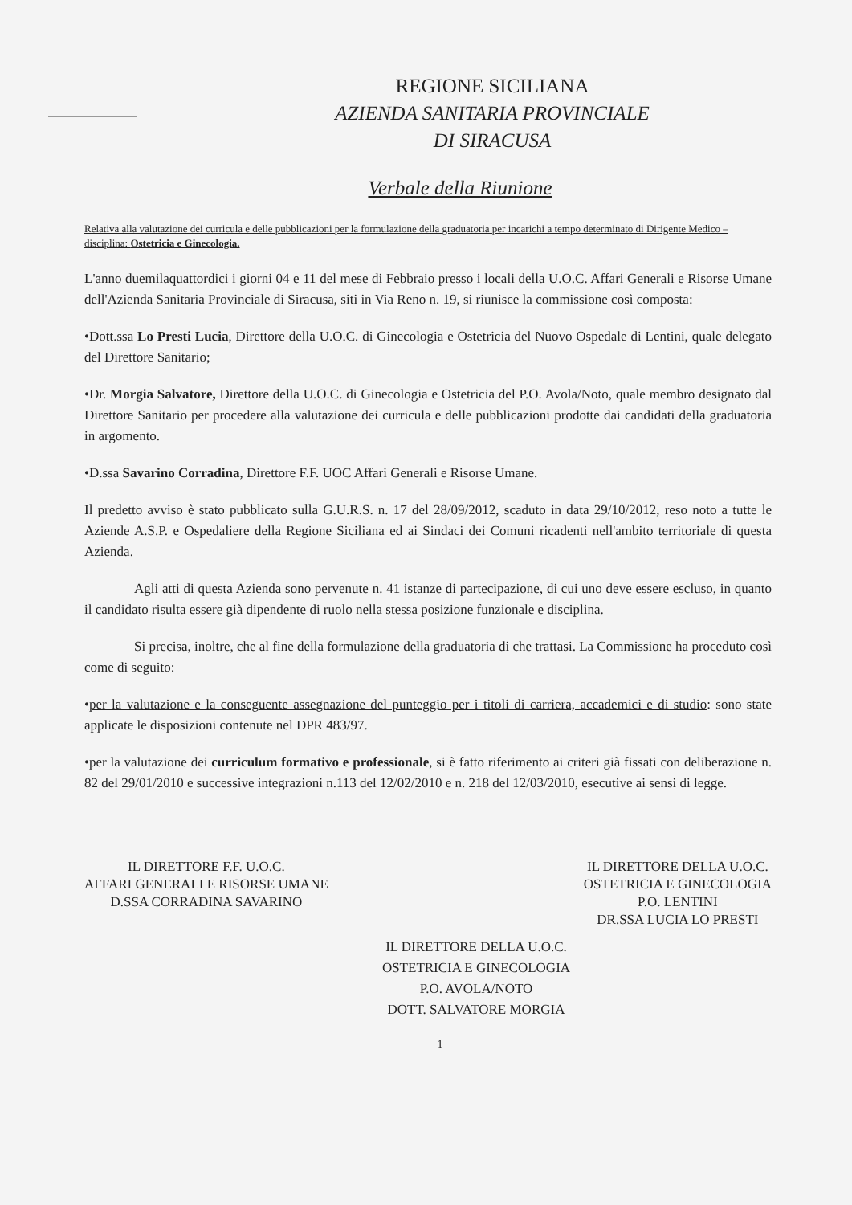REGIONE SICILIANA
AZIENDA SANITARIA PROVINCIALE
DI SIRACUSA
Verbale della Riunione
Relativa alla valutazione dei curricula e delle pubblicazioni per la formulazione della graduatoria per incarichi a tempo determinato di Dirigente Medico – disciplina: Ostetricia e Ginecologia.
L'anno duemilaquattordici i giorni 04 e 11 del mese di Febbraio presso i locali della U.O.C. Affari Generali e Risorse Umane dell'Azienda Sanitaria Provinciale di Siracusa, siti in Via Reno n. 19, si riunisce la commissione così composta:
•Dott.ssa Lo Presti Lucia, Direttore della U.O.C. di Ginecologia e Ostetricia del Nuovo Ospedale di Lentini, quale delegato del Direttore Sanitario;
•Dr. Morgia Salvatore, Direttore della U.O.C. di Ginecologia e Ostetricia del P.O. Avola/Noto, quale membro designato dal Direttore Sanitario per procedere alla valutazione dei curricula e delle pubblicazioni prodotte dai candidati della graduatoria in argomento.
•D.ssa Savarino Corradina, Direttore F.F. UOC Affari Generali e Risorse Umane.
Il predetto avviso è stato pubblicato sulla G.U.R.S. n. 17 del 28/09/2012, scaduto in data 29/10/2012, reso noto a tutte le Aziende A.S.P. e Ospedaliere della Regione Siciliana ed ai Sindaci dei Comuni ricadenti nell'ambito territoriale di questa Azienda.
Agli atti di questa Azienda sono pervenute n. 41 istanze di partecipazione, di cui uno deve essere escluso, in quanto il candidato risulta essere già dipendente di ruolo nella stessa posizione funzionale e disciplina.
Si precisa, inoltre, che al fine della formulazione della graduatoria di che trattasi. La Commissione ha proceduto così come di seguito:
•per la valutazione e la conseguente assegnazione del punteggio per i titoli di carriera, accademici e di studio: sono state applicate le disposizioni contenute nel DPR 483/97.
•per la valutazione dei curriculum formativo e professionale, si è fatto riferimento ai criteri già fissati con deliberazione n. 82 del 29/01/2010 e successive integrazioni n.113 del 12/02/2010 e n. 218 del 12/03/2010, esecutive ai sensi di legge.
IL DIRETTORE F.F. U.O.C.
AFFARI GENERALI E RISORSE UMANE
D.SSA CORRADINA SAVARINO
IL DIRETTORE DELLA U.O.C.
OSTETRICIA E GINECOLOGIA
P.O. LENTINI
DR.SSA LUCIA LO PRESTI
IL DIRETTORE DELLA U.O.C.
OSTETRICIA E GINECOLOGIA
P.O. AVOLA/NOTO
DOTT. SALVATORE MORGIA
1